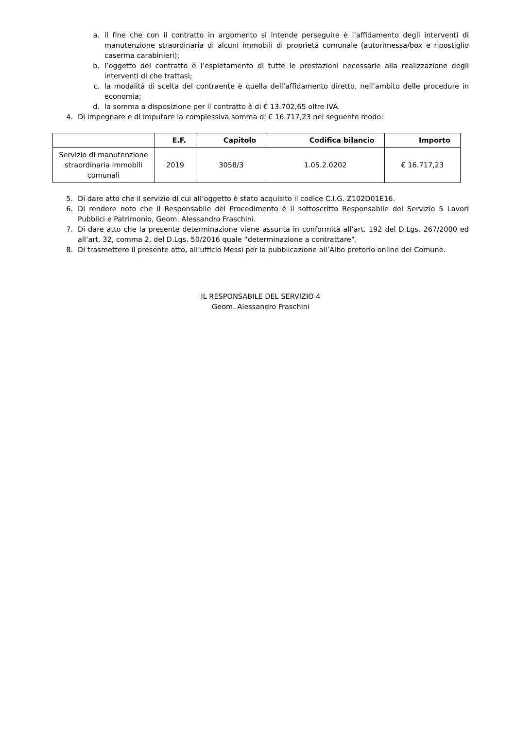a. il fine che con il contratto in argomento si intende perseguire è l’affidamento degli interventi di manutenzione straordinaria di alcuni immobili di proprietà comunale (autorimessa/box e ripostiglio caserma carabinieri);
b. l’oggetto del contratto è l’espletamento di tutte le prestazioni necessarie alla realizzazione degli interventi di che trattasi;
c. la modalità di scelta del contraente è quella dell’affidamento diretto, nell’ambito delle procedure in economia;
d. la somma a disposizione per il contratto è di € 13.702,65 oltre IVA.
4. Di impegnare e di imputare la complessiva somma di € 16.717,23 nel seguente modo:
| | E.F. | Capitolo | Codifica bilancio | Importo |
| --- | --- | --- | --- | --- |
| Servizio di manutenzione straordinaria immobili comunali | 2019 | 3058/3 | 1.05.2.0202 | € 16.717,23 |
5. Di dare atto che il servizio di cui all’oggetto è stato acquisito il codice C.I.G. Z102D01E16.
6. Di rendere noto che il Responsabile del Procedimento è il sottoscritto Responsabile del Servizio 5 Lavori Pubblici e Patrimonio, Geom. Alessandro Fraschini.
7. Di dare atto che la presente determinazione viene assunta in conformità all’art. 192 del D.Lgs. 267/2000 ed all’art. 32, comma 2, del D.Lgs. 50/2016 quale “determinazione a contrattare”.
8. Di trasmettere il presente atto, all’ufficio Messi per la pubblicazione all’Albo pretorio online del Comune.
IL RESPONSABILE DEL SERVIZIO 4
Geom. Alessandro Fraschini